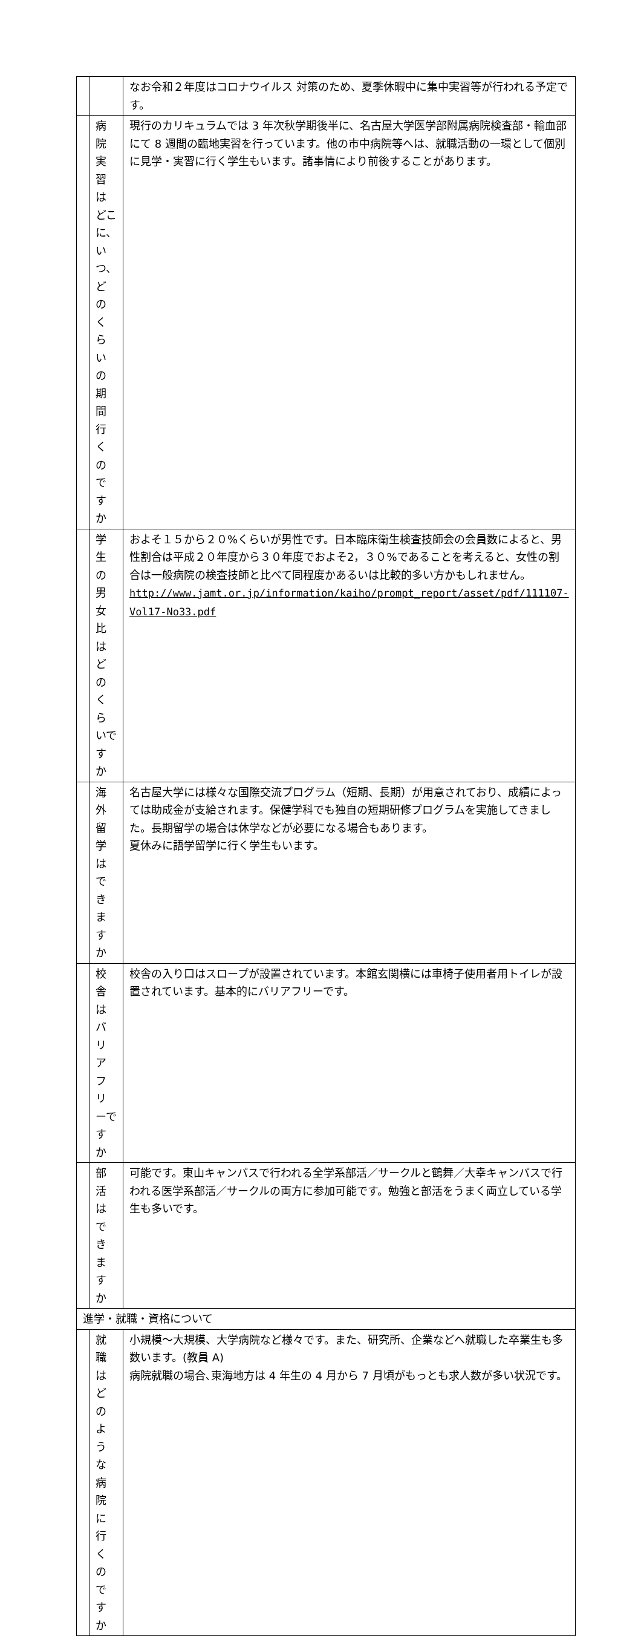| | | なお令和２年度はコロナウイルス 対策のため、夏季休暇中に集中実習等が行われる予定です。 |
| | 病院実習はどこに、いつ、どのくらいの期間行くのですか | 現行のカリキュラムでは 3 年次秋学期後半に、名古屋大学医学部附属病院検査部・輸血部にて 8 週間の臨地実習を行っています。他の市中病院等へは、就職活動の一環として個別に見学・実習に行く学生もいます。諸事情により前後することがあります。 |
| | 学生の男女比はどのくらいですか | およそ１５から２０%くらいが男性です。日本臨床衛生検査技師会の会員数によると、男性割合は平成２０年度から３０年度でおよそ2，３０%であることを考えると、女性の割合は一般病院の検査技師と比べて同程度かあるいは比較的多い方かもしれません。 http://www.jamt.or.jp/information/kaiho/prompt_report/asset/pdf/111107-Vol17-No33.pdf |
| | 海外留学はできますか | 名古屋大学には様々な国際交流プログラム（短期、長期）が用意されており、成績によっては助成金が支給されます。保健学科でも独自の短期研修プログラムを実施してきました。長期留学の場合は休学などが必要になる場合もあります。 夏休みに語学留学に行く学生もいます。 |
| | 校舎はバリアフリーですか | 校舎の入り口はスロープが設置されています。本館玄関横には車椅子使用者用トイレが設置されています。基本的にバリアフリーです。 |
| | 部活はできますか | 可能です。東山キャンパスで行われる全学系部活／サークルと鶴舞／大幸キャンパスで行われる医学系部活／サークルの両方に参加可能です。勉強と部活をうまく両立している学生も多いです。 |
| 進学・就職・資格について | | |
| | 就職はどのような病院に行くのですか | 小規模～大規模、大学病院など様々です。また、研究所、企業などへ就職した卒業生も多数います。(教員 A) 病院就職の場合､東海地方は 4 年生の 4 月から 7 月頃がもっとも求人数が多い状況です。 |